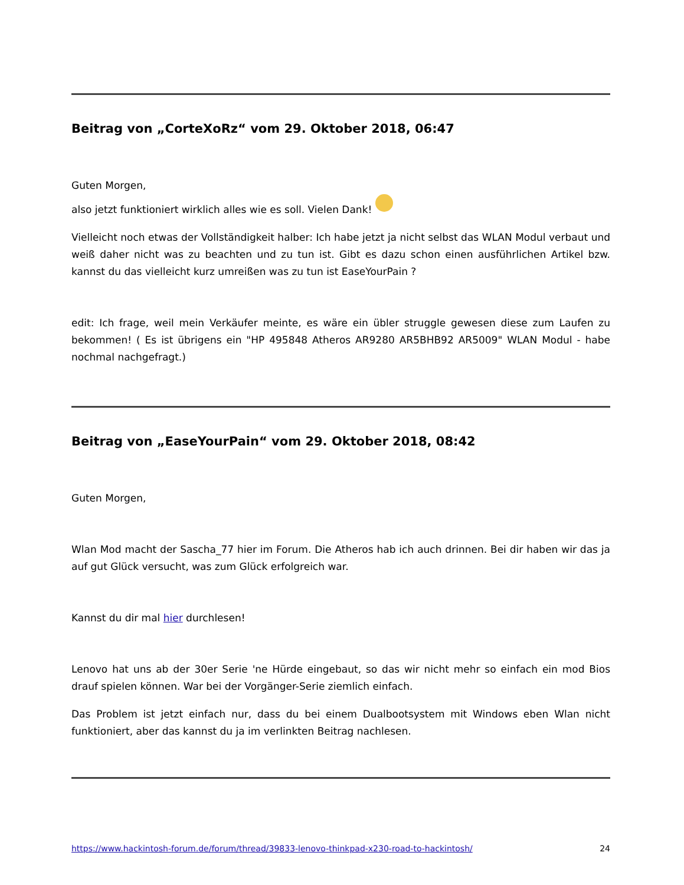Beitrag von „CorteXoRz“ vom 29. Oktober 2018, 06:47
Guten Morgen,
also jetzt funktioniert wirklich alles wie es soll. Vielen Dank!
Vielleicht noch etwas der Vollständigkeit halber: Ich habe jetzt ja nicht selbst das WLAN Modul verbaut und weiß daher nicht was zu beachten und zu tun ist. Gibt es dazu schon einen ausführlichen Artikel bzw. kannst du das vielleicht kurz umreißen was zu tun ist EaseYourPain ?
edit: Ich frage, weil mein Verkäufer meinte, es wäre ein übler struggle gewesen diese zum Laufen zu bekommen! ( Es ist übrigens ein "HP 495848 Atheros AR9280 AR5BHB92 AR5009" WLAN Modul - habe nochmal nachgefragt.)
Beitrag von „EaseYourPain“ vom 29. Oktober 2018, 08:42
Guten Morgen,
Wlan Mod macht der Sascha_77 hier im Forum. Die Atheros hab ich auch drinnen. Bei dir haben wir das ja auf gut Glück versucht, was zum Glück erfolgreich war.
Kannst du dir mal hier durchlesen!
Lenovo hat uns ab der 30er Serie 'ne Hürde eingebaut, so das wir nicht mehr so einfach ein mod Bios drauf spielen können. War bei der Vorgänger-Serie ziemlich einfach.
Das Problem ist jetzt einfach nur, dass du bei einem Dualbootsystem mit Windows eben Wlan nicht funktioniert, aber das kannst du ja im verlinkten Beitrag nachlesen.
https://www.hackintosh-forum.de/forum/thread/39833-lenovo-thinkpad-x230-road-to-hackintosh/ 24